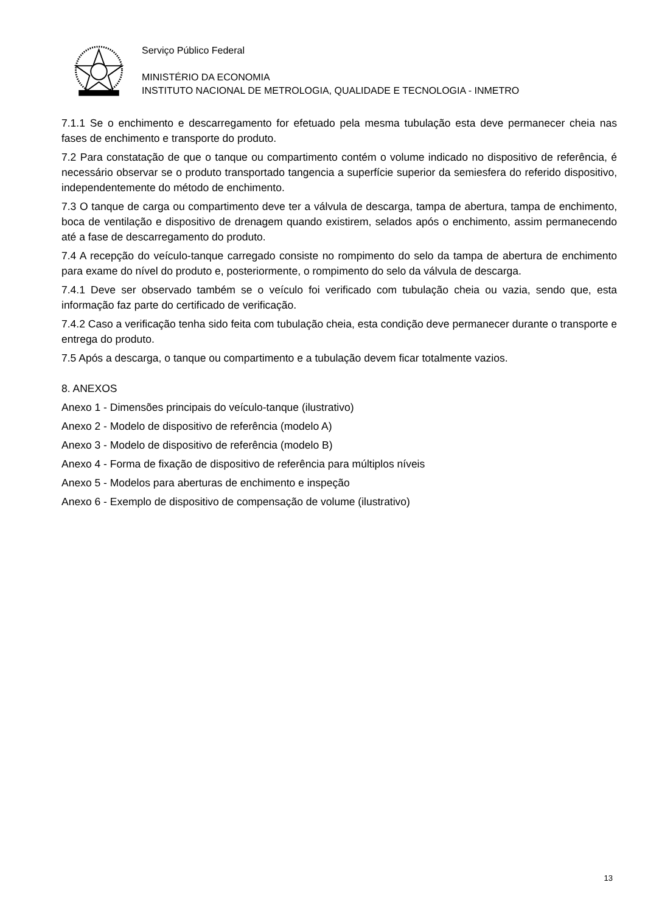Serviço Público Federal
MINISTÉRIO DA ECONOMIA
INSTITUTO NACIONAL DE METROLOGIA, QUALIDADE E TECNOLOGIA - INMETRO
7.1.1 Se o enchimento e descarregamento for efetuado pela mesma tubulação esta deve permanecer cheia nas fases de enchimento e transporte do produto.
7.2 Para constatação de que o tanque ou compartimento contém o volume indicado no dispositivo de referência, é necessário observar se o produto transportado tangencia a superfície superior da semiesfera do referido dispositivo, independentemente do método de enchimento.
7.3 O tanque de carga ou compartimento deve ter a válvula de descarga, tampa de abertura, tampa de enchimento, boca de ventilação e dispositivo de drenagem quando existirem, selados após o enchimento, assim permanecendo até a fase de descarregamento do produto.
7.4 A recepção do veículo-tanque carregado consiste no rompimento do selo da tampa de abertura de enchimento para exame do nível do produto e, posteriormente, o rompimento do selo da válvula de descarga.
7.4.1 Deve ser observado também se o veículo foi verificado com tubulação cheia ou vazia, sendo que, esta informação faz parte do certificado de verificação.
7.4.2 Caso a verificação tenha sido feita com tubulação cheia, esta condição deve permanecer durante o transporte e entrega do produto.
7.5 Após a descarga, o tanque ou compartimento e a tubulação devem ficar totalmente vazios.
8. ANEXOS
Anexo 1 - Dimensões principais do veículo-tanque (ilustrativo)
Anexo 2 - Modelo de dispositivo de referência (modelo A)
Anexo 3 - Modelo de dispositivo de referência (modelo B)
Anexo 4 - Forma de fixação de dispositivo de referência para múltiplos níveis
Anexo 5 - Modelos para aberturas de enchimento e inspeção
Anexo 6 - Exemplo de dispositivo de compensação de volume (ilustrativo)
13